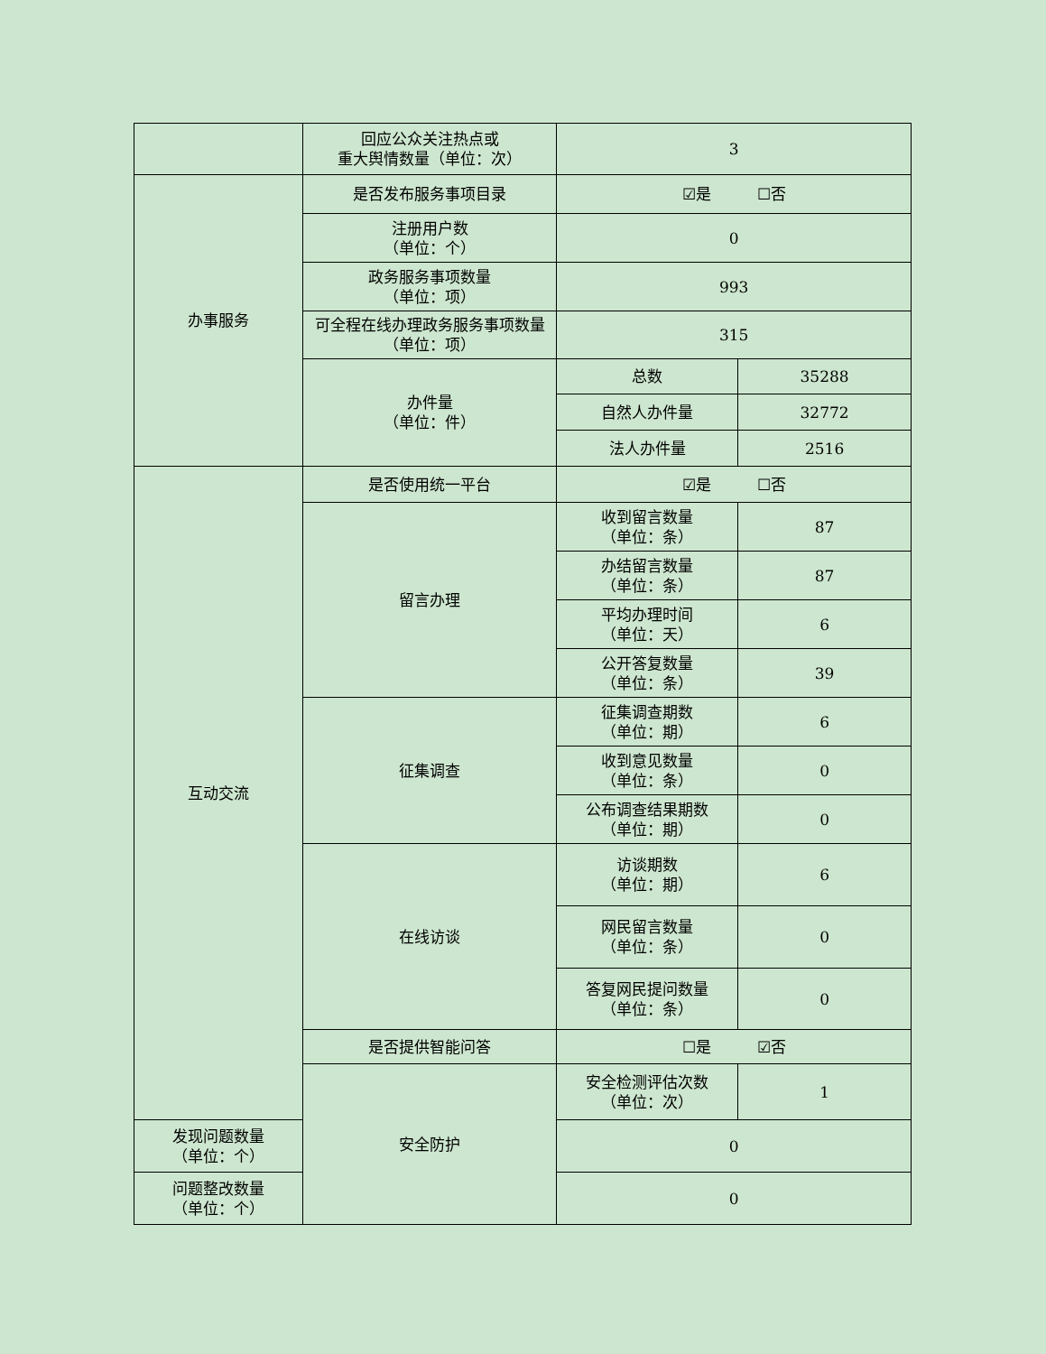| | 回应公众关注热点或 重大舆情数量（单位：次） | 3 | |
| 办事服务 | 是否发布服务事项目录 | ☑是 ☐否 | |
| | 注册用户数 （单位：个） | 0 | |
| | 政务服务事项数量 （单位：项） | 993 | |
| | 可全程在线办理政务服务事项数量（单位：项） | 315 | |
| | 办件量 （单位：件） | 总数 | 35288 |
| | | 自然人办件量 | 32772 |
| | | 法人办件量 | 2516 |
| 互动交流 | 是否使用统一平台 | ☑是 ☐否 | |
| | 留言办理 | 收到留言数量 （单位：条） | 87 |
| | | 办结留言数量 （单位：条） | 87 |
| | | 平均办理时间 （单位：天） | 6 |
| | | 公开答复数量 （单位：条） | 39 |
| | 征集调查 | 征集调查期数 （单位：期） | 6 |
| | | 收到意见数量 （单位：条） | 0 |
| | | 公布调查结果期数 （单位：期） | 0 |
| | 在线访谈 | 访谈期数 （单位：期） | 6 |
| | | 网民留言数量 （单位：条） | 0 |
| | | 答复网民提问数量 （单位：条） | 0 |
| | 是否提供智能问答 | ☐是 ☑否 | |
| | 安全防护 | 安全检测评估次数 （单位：次） | 1 |
| 发现问题数量 （单位：个） | | 0 | |
| 问题整改数量 （单位：个） | | 0 | |